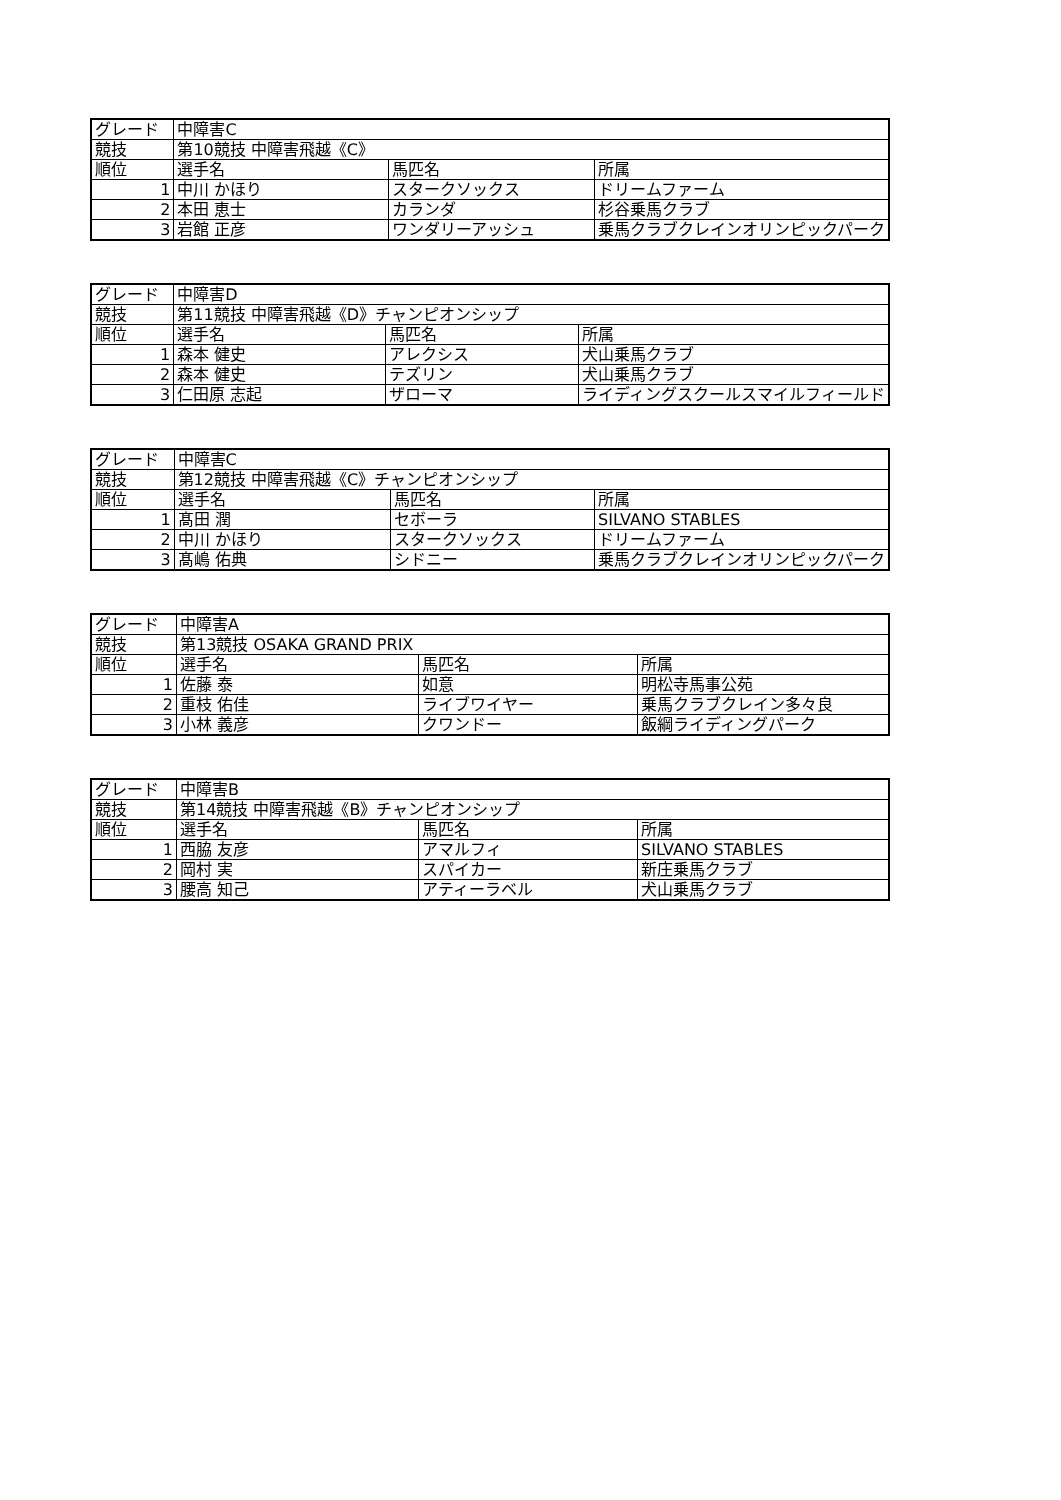| グレード | 中障害C | | |
| 競技 | 第10競技 中障害飛越《C》 | | |
| 順位 | 選手名 | 馬匹名 | 所属 |
| 1 | 中川 かほり | スタークソックス | ドリームファーム |
| 2 | 本田 恵士 | カランダ | 杉谷乗馬クラブ |
| 3 | 岩館 正彦 | ワンダリーアッシュ | 乗馬クラブクレインオリンピックパーク |
| グレード | 中障害D | | |
| 競技 | 第11競技 中障害飛越《D》チャンピオンシップ | | |
| 順位 | 選手名 | 馬匹名 | 所属 |
| 1 | 森本 健史 | アレクシス | 犬山乗馬クラブ |
| 2 | 森本 健史 | テズリン | 犬山乗馬クラブ |
| 3 | 仁田原 志起 | ザローマ | ライディングスクールスマイルフィールド |
| グレード | 中障害C | | |
| 競技 | 第12競技 中障害飛越《C》チャンピオンシップ | | |
| 順位 | 選手名 | 馬匹名 | 所属 |
| 1 | 髙田 潤 | セボーラ | SILVANO STABLES |
| 2 | 中川 かほり | スタークソックス | ドリームファーム |
| 3 | 髙嶋 佑典 | シドニー | 乗馬クラブクレインオリンピックパーク |
| グレード | 中障害A | | |
| 競技 | 第13競技 OSAKA GRAND PRIX | | |
| 順位 | 選手名 | 馬匹名 | 所属 |
| 1 | 佐藤 泰 | 如意 | 明松寺馬事公苑 |
| 2 | 重枝 佑佳 | ライブワイヤー | 乗馬クラブクレイン多々良 |
| 3 | 小林 義彦 | クワンドー | 飯綱ライディングパーク |
| グレード | 中障害B | | |
| 競技 | 第14競技 中障害飛越《B》チャンピオンシップ | | |
| 順位 | 選手名 | 馬匹名 | 所属 |
| 1 | 西脇 友彦 | アマルフィ | SILVANO STABLES |
| 2 | 岡村 実 | スパイカー | 新庄乗馬クラブ |
| 3 | 腰高 知己 | アティーラベル | 犬山乗馬クラブ |